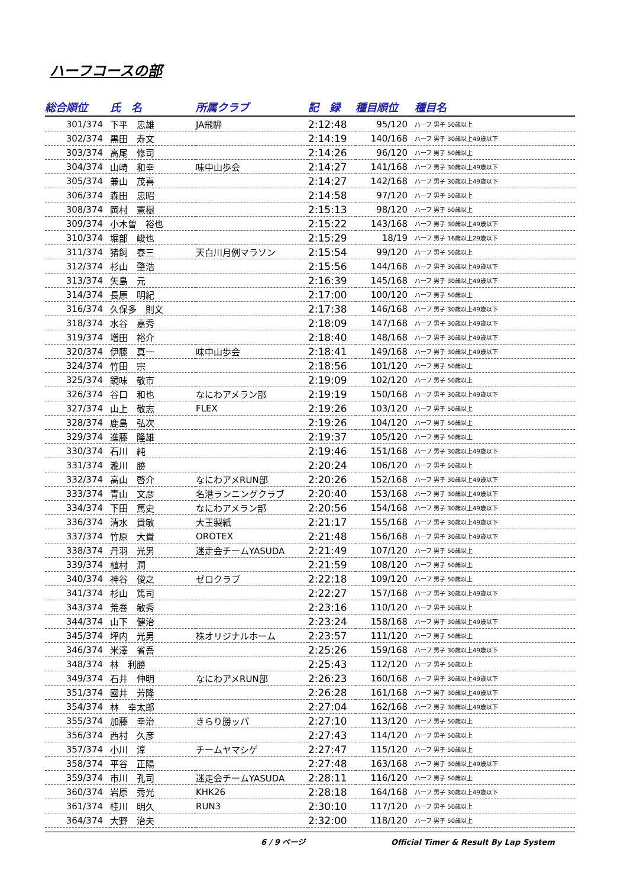ハーフコースの部
| 総合順位 | 氏 名 | 所属クラブ | 記 録 | 種目順位 | 種目名 |
| --- | --- | --- | --- | --- | --- |
| 301/374 | 下平 忠雄 | JA飛騨 | 2:12:48 | 95/120 | ハーフ 男子 50歳以上 |
| 302/374 | 黒田 寿文 | | 2:14:19 | 140/168 | ハーフ 男子 30歳以上49歳以下 |
| 303/374 | 高尾 修司 | | 2:14:26 | 96/120 | ハーフ 男子 50歳以上 |
| 304/374 | 山崎 和幸 | 味中山歩会 | 2:14:27 | 141/168 | ハーフ 男子 30歳以上49歳以下 |
| 305/374 | 兼山 茂喜 | | 2:14:27 | 142/168 | ハーフ 男子 30歳以上49歳以下 |
| 306/374 | 森田 忠昭 | | 2:14:58 | 97/120 | ハーフ 男子 50歳以上 |
| 308/374 | 岡村 憲樹 | | 2:15:13 | 98/120 | ハーフ 男子 50歳以上 |
| 309/374 | 小木曽 裕也 | | 2:15:22 | 143/168 | ハーフ 男子 30歳以上49歳以下 |
| 310/374 | 堀部 峻也 | | 2:15:29 | 18/19 | ハーフ 男子 16歳以上29歳以下 |
| 311/374 | 猪飼 泰三 | 天白川月例マラソン | 2:15:54 | 99/120 | ハーフ 男子 50歳以上 |
| 312/374 | 杉山 肇浩 | | 2:15:56 | 144/168 | ハーフ 男子 30歳以上49歳以下 |
| 313/374 | 矢島 元 | | 2:16:39 | 145/168 | ハーフ 男子 30歳以上49歳以下 |
| 314/374 | 長原 明紀 | | 2:17:00 | 100/120 | ハーフ 男子 50歳以上 |
| 316/374 | 久保多 則文 | | 2:17:38 | 146/168 | ハーフ 男子 30歳以上49歳以下 |
| 318/374 | 水谷 嘉秀 | | 2:18:09 | 147/168 | ハーフ 男子 30歳以上49歳以下 |
| 319/374 | 増田 裕介 | | 2:18:40 | 148/168 | ハーフ 男子 30歳以上49歳以下 |
| 320/374 | 伊藤 真一 | 味中山歩会 | 2:18:41 | 149/168 | ハーフ 男子 30歳以上49歳以下 |
| 324/374 | 竹田 宗 | | 2:18:56 | 101/120 | ハーフ 男子 50歳以上 |
| 325/374 | 鏡味 敬市 | | 2:19:09 | 102/120 | ハーフ 男子 50歳以上 |
| 326/374 | 谷口 和也 | なにわアメラン部 | 2:19:19 | 150/168 | ハーフ 男子 30歳以上49歳以下 |
| 327/374 | 山上 敬志 | FLEX | 2:19:26 | 103/120 | ハーフ 男子 50歳以上 |
| 328/374 | 鹿島 弘次 | | 2:19:26 | 104/120 | ハーフ 男子 50歳以上 |
| 329/374 | 進藤 隆雄 | | 2:19:37 | 105/120 | ハーフ 男子 50歳以上 |
| 330/374 | 石川 純 | | 2:19:46 | 151/168 | ハーフ 男子 30歳以上49歳以下 |
| 331/374 | 瀧川 勝 | | 2:20:24 | 106/120 | ハーフ 男子 50歳以上 |
| 332/374 | 高山 啓介 | なにわアメRUN部 | 2:20:26 | 152/168 | ハーフ 男子 30歳以上49歳以下 |
| 333/374 | 青山 文彦 | 名港ランニングクラブ | 2:20:40 | 153/168 | ハーフ 男子 30歳以上49歳以下 |
| 334/374 | 下田 篤史 | なにわアメラン部 | 2:20:56 | 154/168 | ハーフ 男子 30歳以上49歳以下 |
| 336/374 | 清水 貴敏 | 大王製紙 | 2:21:17 | 155/168 | ハーフ 男子 30歳以上49歳以下 |
| 337/374 | 竹原 大貴 | OROTEX | 2:21:48 | 156/168 | ハーフ 男子 30歳以上49歳以下 |
| 338/374 | 丹羽 光男 | 迷走会チームYASUDA | 2:21:49 | 107/120 | ハーフ 男子 50歳以上 |
| 339/374 | 植村 潤 | | 2:21:59 | 108/120 | ハーフ 男子 50歳以上 |
| 340/374 | 神谷 俊之 | ゼロクラブ | 2:22:18 | 109/120 | ハーフ 男子 50歳以上 |
| 341/374 | 杉山 篤司 | | 2:22:27 | 157/168 | ハーフ 男子 30歳以上49歳以下 |
| 343/374 | 荒巻 敏秀 | | 2:23:16 | 110/120 | ハーフ 男子 50歳以上 |
| 344/374 | 山下 健治 | | 2:23:24 | 158/168 | ハーフ 男子 30歳以上49歳以下 |
| 345/374 | 坪内 光男 | 株オリジナルホーム | 2:23:57 | 111/120 | ハーフ 男子 50歳以上 |
| 346/374 | 米澤 省吾 | | 2:25:26 | 159/168 | ハーフ 男子 30歳以上49歳以下 |
| 348/374 | 林 利勝 | | 2:25:43 | 112/120 | ハーフ 男子 50歳以上 |
| 349/374 | 石井 伸明 | なにわアメRUN部 | 2:26:23 | 160/168 | ハーフ 男子 30歳以上49歳以下 |
| 351/374 | 國井 芳隆 | | 2:26:28 | 161/168 | ハーフ 男子 30歳以上49歳以下 |
| 354/374 | 林 幸太郎 | | 2:27:04 | 162/168 | ハーフ 男子 30歳以上49歳以下 |
| 355/374 | 加藤 幸治 | きらり勝ッパ | 2:27:10 | 113/120 | ハーフ 男子 50歳以上 |
| 356/374 | 西村 久彦 | | 2:27:43 | 114/120 | ハーフ 男子 50歳以上 |
| 357/374 | 小川 淳 | チームヤマシゲ | 2:27:47 | 115/120 | ハーフ 男子 50歳以上 |
| 358/374 | 平谷 正陽 | | 2:27:48 | 163/168 | ハーフ 男子 30歳以上49歳以下 |
| 359/374 | 市川 孔司 | 迷走会チームYASUDA | 2:28:11 | 116/120 | ハーフ 男子 50歳以上 |
| 360/374 | 岩原 秀光 | KHK26 | 2:28:18 | 164/168 | ハーフ 男子 30歳以上49歳以下 |
| 361/374 | 桂川 明久 | RUN3 | 2:30:10 | 117/120 | ハーフ 男子 50歳以上 |
| 364/374 | 大野 治夫 | | 2:32:00 | 118/120 | ハーフ 男子 50歳以上 |
6 / 9 ページ Official Timer & Result By Lap System